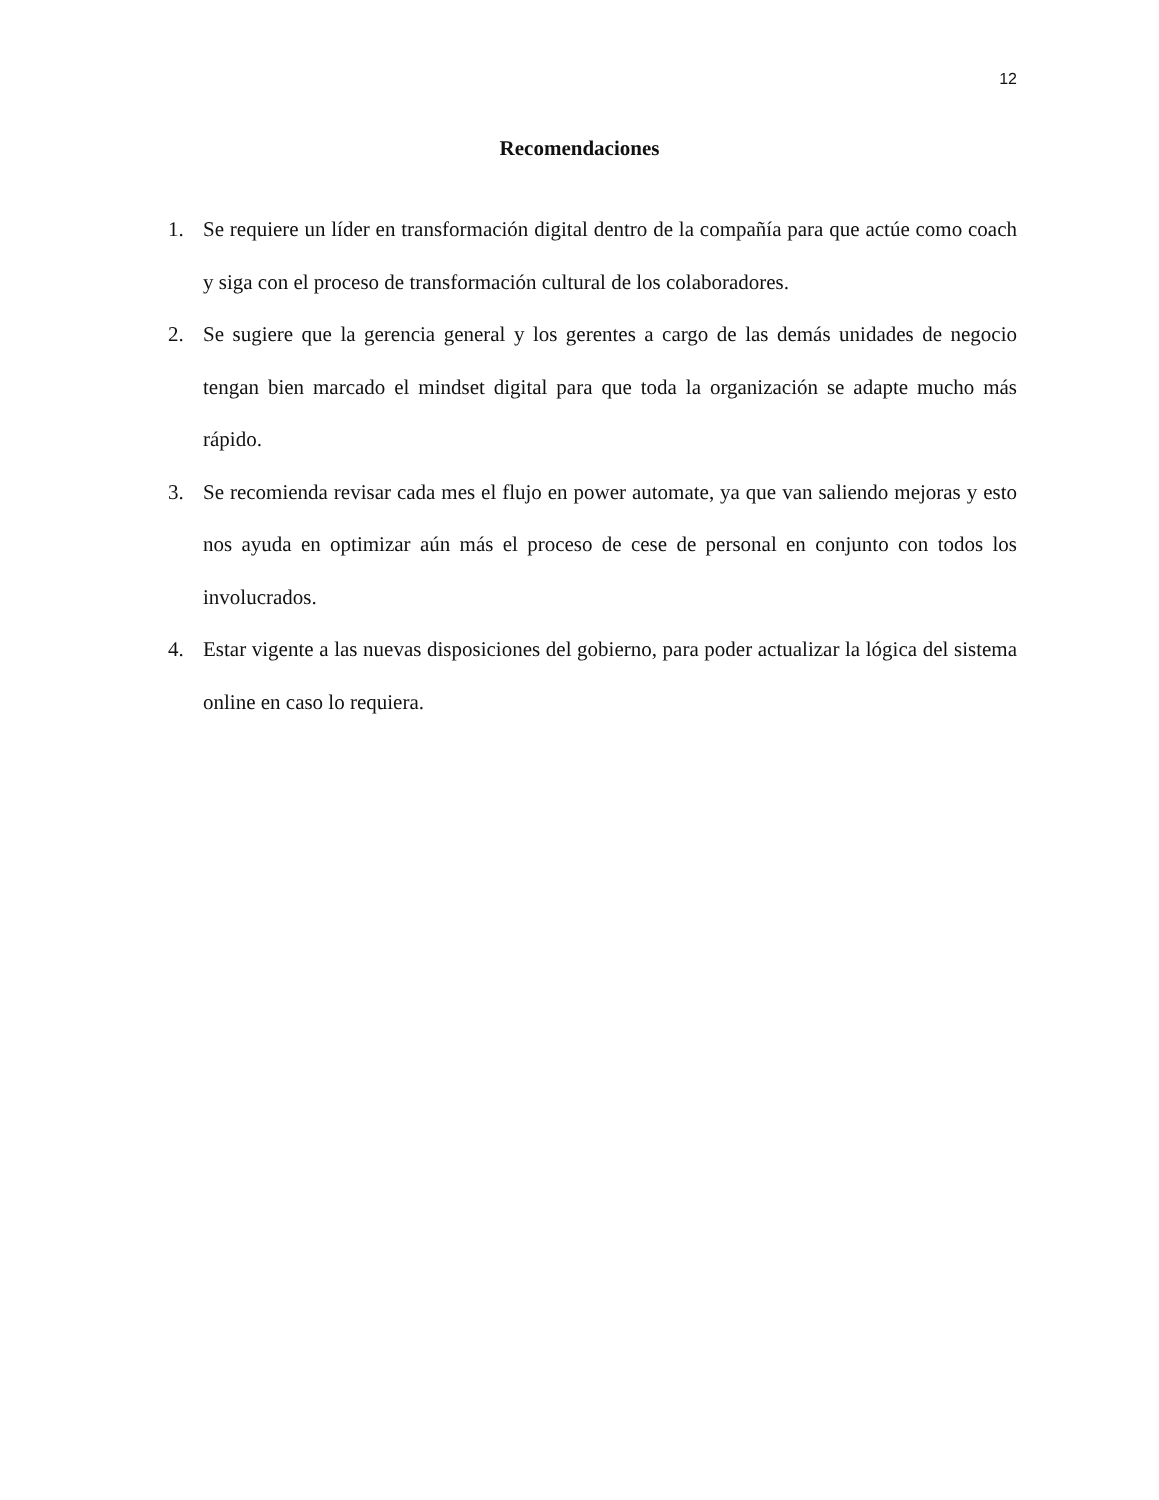12
Recomendaciones
1. Se requiere un líder en transformación digital dentro de la compañía para que actúe como coach y siga con el proceso de transformación cultural de los colaboradores.
2. Se sugiere que la gerencia general y los gerentes a cargo de las demás unidades de negocio tengan bien marcado el mindset digital para que toda la organización se adapte mucho más rápido.
3. Se recomienda revisar cada mes el flujo en power automate, ya que van saliendo mejoras y esto nos ayuda en optimizar aún más el proceso de cese de personal en conjunto con todos los involucrados.
4. Estar vigente a las nuevas disposiciones del gobierno, para poder actualizar la lógica del sistema online en caso lo requiera.